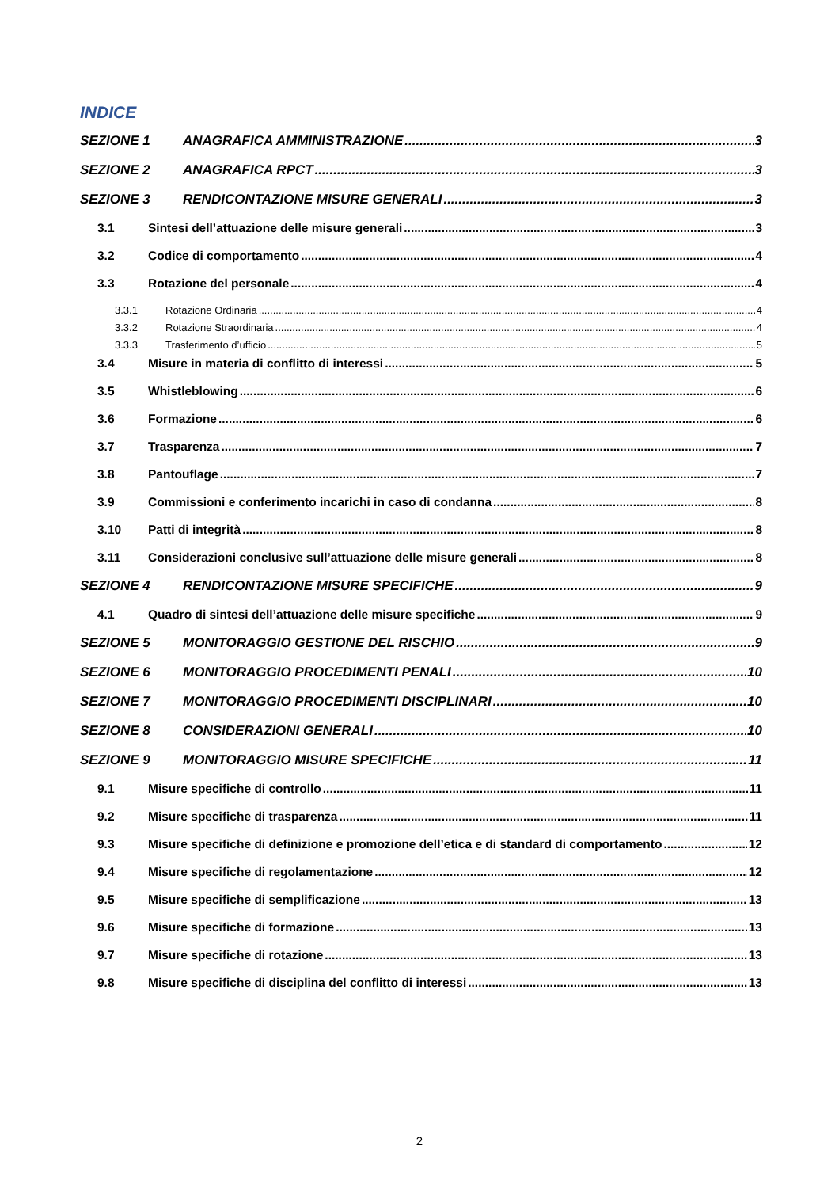INDICE
SEZIONE 1 ANAGRAFICA AMMINISTRAZIONE 3
SEZIONE 2 ANAGRAFICA RPCT 3
SEZIONE 3 RENDICONTAZIONE MISURE GENERALI 3
3.1 Sintesi dell’attuazione delle misure generali 3
3.2 Codice di comportamento 4
3.3 Rotazione del personale 4
3.3.1 Rotazione Ordinaria 4
3.3.2 Rotazione Straordinaria 4
3.3.3 Trasferimento d’ufficio 5
3.4 Misure in materia di conflitto di interessi 5
3.5 Whistleblowing 6
3.6 Formazione 6
3.7 Trasparenza 7
3.8 Pantouflage 7
3.9 Commissioni e conferimento incarichi in caso di condanna 8
3.10 Patti di integrità 8
3.11 Considerazioni conclusive sull’attuazione delle misure generali 8
SEZIONE 4 RENDICONTAZIONE MISURE SPECIFICHE 9
4.1 Quadro di sintesi dell’attuazione delle misure specifiche 9
SEZIONE 5 MONITORAGGIO GESTIONE DEL RISCHIO 9
SEZIONE 6 MONITORAGGIO PROCEDIMENTI PENALI 10
SEZIONE 7 MONITORAGGIO PROCEDIMENTI DISCIPLINARI 10
SEZIONE 8 CONSIDERAZIONI GENERALI 10
SEZIONE 9 MONITORAGGIO MISURE SPECIFICHE 11
9.1 Misure specifiche di controllo 11
9.2 Misure specifiche di trasparenza 11
9.3 Misure specifiche di definizione e promozione dell’etica e di standard di comportamento 12
9.4 Misure specifiche di regolamentazione 12
9.5 Misure specifiche di semplificazione 13
9.6 Misure specifiche di formazione 13
9.7 Misure specifiche di rotazione 13
9.8 Misure specifiche di disciplina del conflitto di interessi 13
2